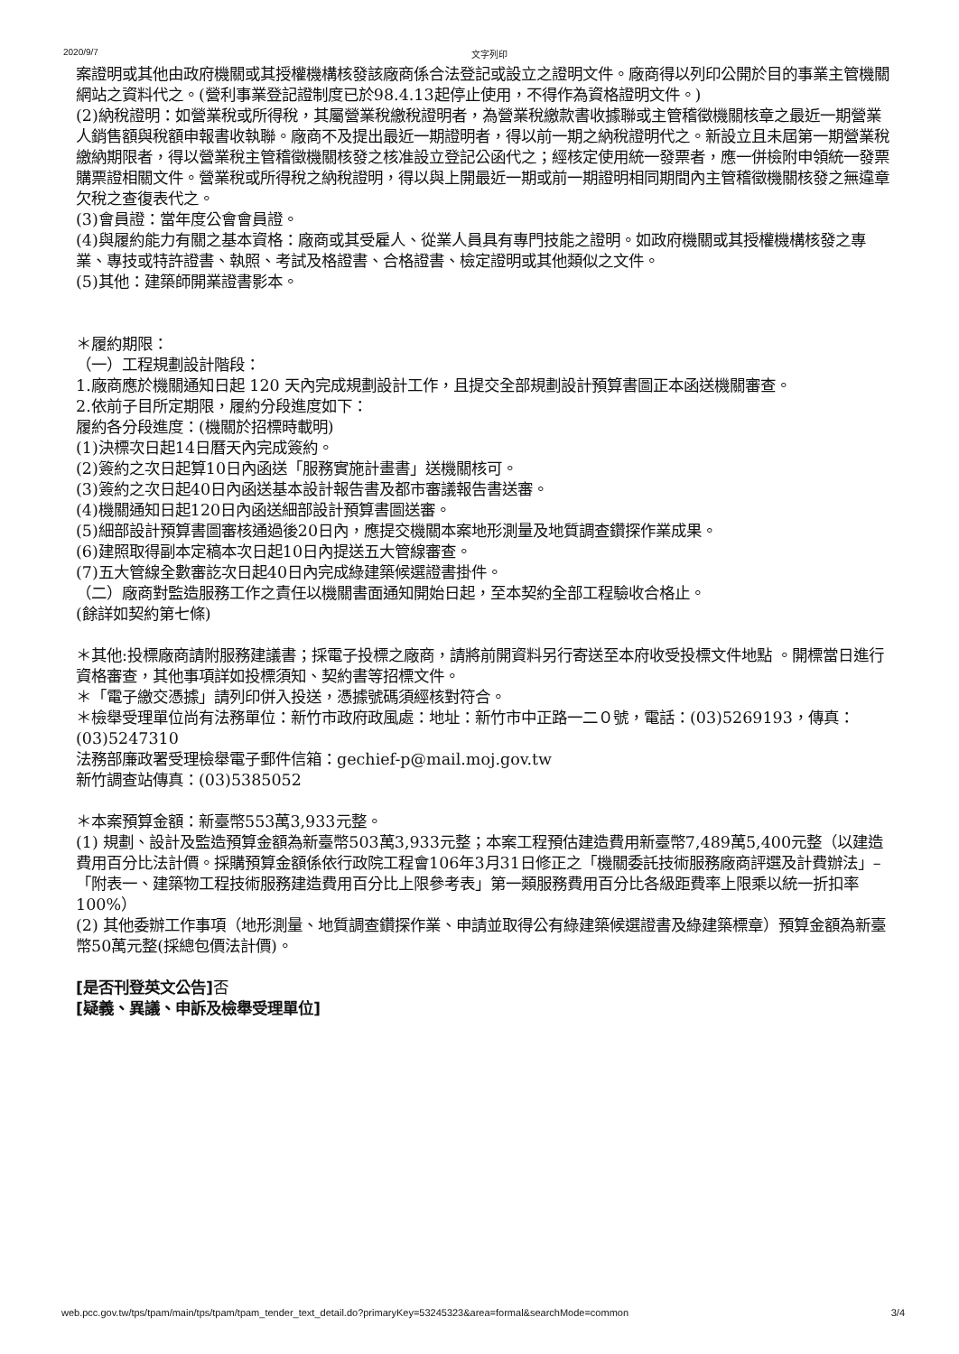2020/9/7 文字列印
案證明或其他由政府機關或其授權機構核發該廠商係合法登記或設立之證明文件。廠商得以列印公開於目的事業主管機關網站之資料代之。(營利事業登記證制度已於98.4.13起停止使用，不得作為資格證明文件。)
(2)納稅證明：如營業稅或所得稅，其屬營業稅繳稅證明者，為營業稅繳款書收據聯或主管稽徵機關核章之最近一期營業人銷售額與稅額申報書收執聯。廠商不及提出最近一期證明者，得以前一期之納稅證明代之。新設立且未屆第一期營業稅繳納期限者，得以營業稅主管稽徵機關核發之核准設立登記公函代之；經核定使用統一發票者，應一併檢附申領統一發票購票證相關文件。營業稅或所得稅之納稅證明，得以與上開最近一期或前一期證明相同期間內主管稽徵機關核發之無違章欠稅之查復表代之。
(3)會員證：當年度公會會員證。
(4)與履約能力有關之基本資格：廠商或其受雇人、從業人員具有專門技能之證明。如政府機關或其授權機構核發之專業、專技或特許證書、執照、考試及格證書、合格證書、檢定證明或其他類似之文件。
(5)其他：建築師開業證書影本。
＊履約期限：
（一）工程規劃設計階段：
1.廠商應於機關通知日起 120 天內完成規劃設計工作，且提交全部規劃設計預算書圖正本函送機關審查。
2.依前子目所定期限，履約分段進度如下：
履約各分段進度：(機關於招標時載明)
(1)決標次日起14日曆天內完成簽約。
(2)簽約之次日起算10日內函送「服務實施計畫書」送機關核可。
(3)簽約之次日起40日內函送基本設計報告書及都市審議報告書送審。
(4)機關通知日起120日內函送細部設計預算書圖送審。
(5)細部設計預算書圖審核通過後20日內，應提交機關本案地形測量及地質調查鑽探作業成果。
(6)建照取得副本定稿本次日起10日內提送五大管線審查。
(7)五大管線全數審訖次日起40日內完成綠建築候選證書掛件。
（二）廠商對監造服務工作之責任以機關書面通知開始日起，至本契約全部工程驗收合格止。
(餘詳如契約第七條)
＊其他:投標廠商請附服務建議書；採電子投標之廠商，請將前開資料另行寄送至本府收受投標文件地點 。開標當日進行資格審查，其他事項詳如投標須知、契約書等招標文件。
＊「電子繳交憑據」請列印併入投送，憑據號碼須經核對符合。
＊檢舉受理單位尚有法務單位：新竹市政府政風處：地址：新竹市中正路一二０號，電話：(03)5269193，傳真：(03)5247310
法務部廉政署受理檢舉電子郵件信箱：gechief-p@mail.moj.gov.tw
新竹調查站傳真：(03)5385052
＊本案預算金額：新臺幣553萬3,933元整。
(1) 規劃、設計及監造預算金額為新臺幣503萬3,933元整；本案工程預估建造費用新臺幣7,489萬5,400元整（以建造費用百分比法計價。採購預算金額係依行政院工程會106年3月31日修正之「機關委託技術服務廠商評選及計費辦法」–「附表一、建築物工程技術服務建造費用百分比上限參考表」第一類服務費用百分比各級距費率上限乘以統一折扣率100%）
(2) 其他委辦工作事項（地形測量、地質調查鑽探作業、申請並取得公有綠建築候選證書及綠建築標章）預算金額為新臺幣50萬元整(採總包價法計價)。
[是否刊登英文公告] 否
[疑義、異議、申訴及檢舉受理單位]
web.pcc.gov.tw/tps/tpam/main/tps/tpam/tpam_tender_text_detail.do?primaryKey=53245323&area=formal&searchMode=common 3/4